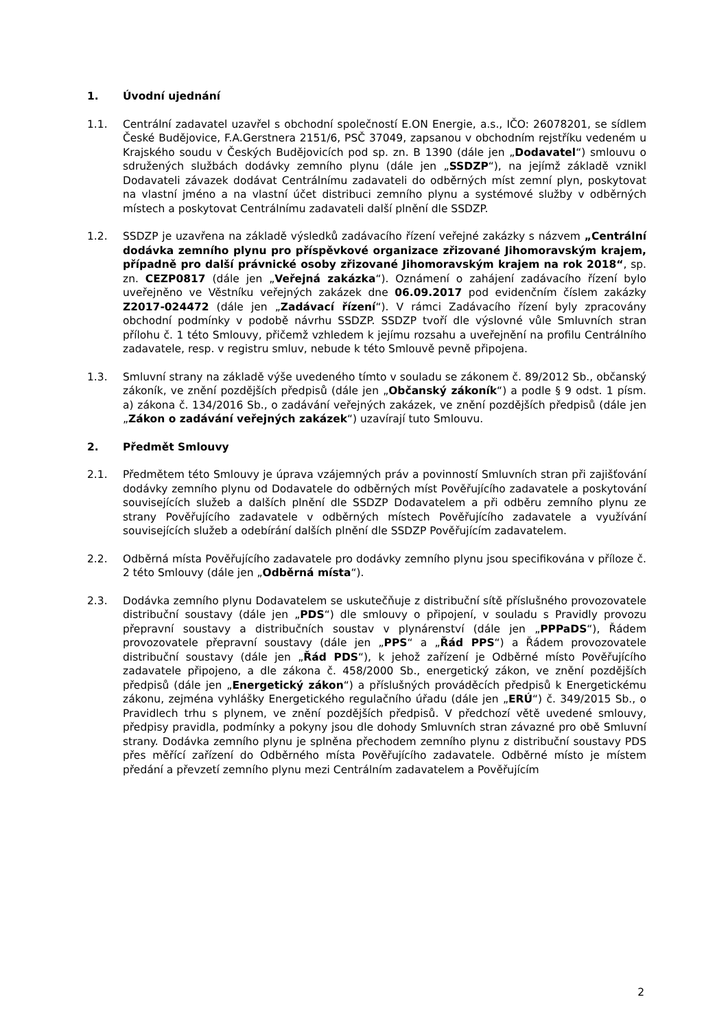1. Úvodní ujednání
1.1. Centrální zadavatel uzavřel s obchodní společností E.ON Energie, a.s., IČO: 26078201, se sídlem České Budějovice, F.A.Gerstnera 2151/6, PSČ 37049, zapsanou v obchodním rejstříku vedeném u Krajského soudu v Českých Budějovicích pod sp. zn. B 1390 (dále jen „Dodavatel“) smlouvu o sdružených službách dodávky zemního plynu (dále jen „SSDZP“), na jejímž základě vznikl Dodavateli závazek dodávat Centrálnímu zadavateli do odběrných míst zemní plyn, poskytovat na vlastní jméno a na vlastní účet distribuci zemního plynu a systémové služby v odběrných místech a poskytovat Centrálnímu zadavateli další plnění dle SSDZP.
1.2. SSDZP je uzavřena na základě výsledků zadávacího řízení veřejné zakázky s názvem „Centrální dodávka zemního plynu pro příspěvkové organizace zřizované Jihomoravským krajem, případně pro další právnické osoby zřizované Jihomoravským krajem na rok 2018“, sp. zn. CEZP0817 (dále jen „Veřejná zakázka“). Oznámení o zahájení zadávacího řízení bylo uveřejněno ve Věstníku veřejných zakázek dne 06.09.2017 pod evidenčním číslem zakázky Z2017-024472 (dále jen „Zadávací řízení“). V rámci Zadávacího řízení byly zpracovány obchodní podmínky v podobě návrhu SSDZP. SSDZP tvoří dle výslovné vůle Smluvních stran přílohu č. 1 této Smlouvy, přičemž vzhledem k jejímu rozsahu a uveřejnění na profilu Centrálního zadavatele, resp. v registru smluv, nebude k této Smlouvě pevně připojena.
1.3. Smluvní strany na základě výše uvedeného tímto v souladu se zákonem č. 89/2012 Sb., občanský zákoník, ve znění pozdějších předpisů (dále jen „Občanský zákoník“) a podle § 9 odst. 1 písm. a) zákona č. 134/2016 Sb., o zadávání veřejných zakázek, ve znění pozdějších předpisů (dále jen „Zákon o zadávání veřejných zakázek“) uzavírají tuto Smlouvu.
2. Předmět Smlouvy
2.1. Předmětem této Smlouvy je úprava vzájemných práv a povinností Smluvních stran při zajišťování dodávky zemního plynu od Dodavatele do odběrných míst Pověřujícího zadavatele a poskytování souvisejících služeb a dalších plnění dle SSDZP Dodavatelem a při odběru zemního plynu ze strany Pověřujícího zadavatele v odběrných místech Pověřujícího zadavatele a využívání souvisejících služeb a odebírání dalších plnění dle SSDZP Pověřujícím zadavatelem.
2.2. Odběrná místa Pověřujícího zadavatele pro dodávky zemního plynu jsou specifikována v příloze č. 2 této Smlouvy (dále jen „Odběrná místa“).
2.3. Dodávka zemního plynu Dodavatelem se uskutečňuje z distribuční sítě příslušného provozovatele distribuční soustavy (dále jen „PDS“) dle smlouvy o připojení, v souladu s Pravidly provozu přepravní soustavy a distribučních soustav v plynárenství (dále jen „PPPaDS“), Řádem provozovatele přepravní soustavy (dále jen „PPS“ a „Řád PPS“) a Řádem provozovatele distribuční soustavy (dále jen „Řád PDS“), k jehož zařízení je Odběrné místo Pověřujícího zadavatele připojeno, a dle zákona č. 458/2000 Sb., energetický zákon, ve znění pozdějších předpisů (dále jen „Energetický zákon“) a příslušných prováděcích předpisů k Energetickému zákonu, zejména vyhlášky Energetického regulačního úřadu (dále jen „ERÚ“) č. 349/2015 Sb., o Pravidlech trhu s plynem, ve znění pozdějších předpisů. V předchozí větě uvedené smlouvy, předpisy pravidla, podmínky a pokyny jsou dle dohody Smluvních stran závazné pro obě Smluvní strany. Dodávka zemního plynu je splněna přechodem zemního plynu z distribuční soustavy PDS přes měřící zařízení do Odběrného místa Pověřujícího zadavatele. Odběrné místo je místem předání a převzetí zemního plynu mezi Centrálním zadavatelem a Pověřujícím
2